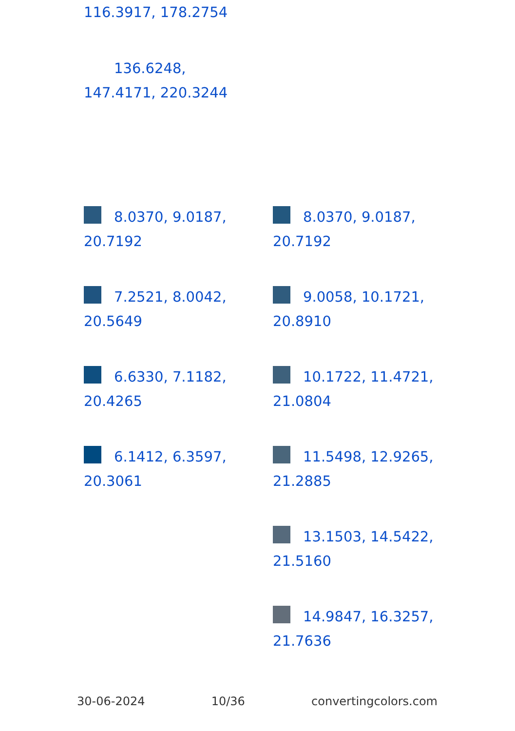116.3917, 178.2754
136.6248,
147.4171, 220.3244
8.0370, 9.0187,
20.7192
7.2521, 8.0042,
20.5649
6.6330, 7.1182,
20.4265
6.1412, 6.3597,
20.3061
8.0370, 9.0187,
20.7192
9.0058, 10.1721,
20.8910
10.1722, 11.4721,
21.0804
11.5498, 12.9265,
21.2885
13.1503, 14.5422,
21.5160
14.9847, 16.3257,
21.7636
30-06-2024 10/36 convertingcolors.com